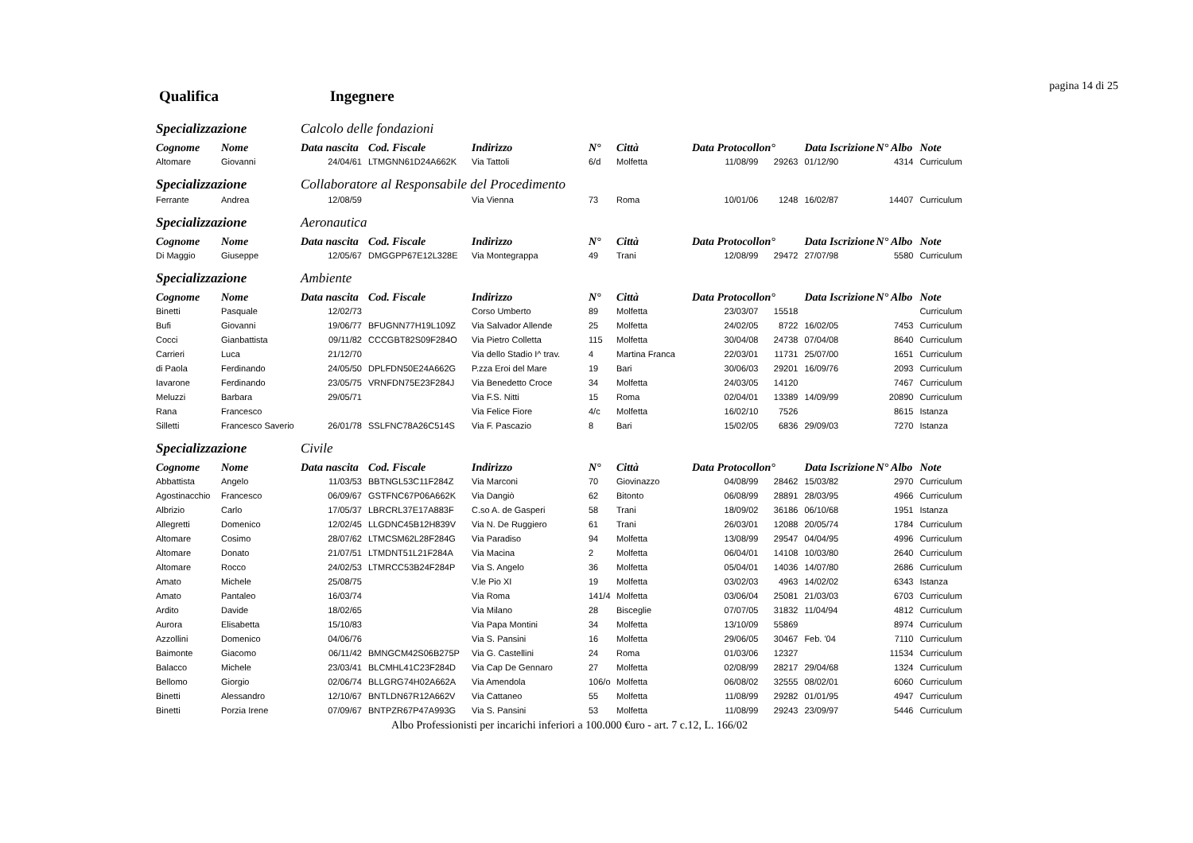pagina 14 di 25
Qualifica Ingegnere
| Specializzazione | | Calcolo delle fondazioni | | | | | | | | | |
| Cognome | Nome | Data nascita | Cod. Fiscale | Indirizzo | N° | Città | Data Protocollo | n° | Data Iscrizione | N° Albo | Note |
| Altomare | Giovanni | 24/04/61 | LTMGNN61D24A662K | Via Tattoli | 6/d | Molfetta | 11/08/99 | 29263 | 01/12/90 | 4314 | Curriculum |
| Specializzazione | | Collaboratore al Responsabile del Procedimento | | | | | | | | | |
| Ferrante | Andrea | 12/08/59 | | Via Vienna | 73 | Roma | 10/01/06 | 1248 | 16/02/87 | 14407 | Curriculum |
| Specializzazione | | Aeronautica | | | | | | | | | |
| Cognome | Nome | Data nascita | Cod. Fiscale | Indirizzo | N° | Città | Data Protocollo | n° | Data Iscrizione | N° Albo | Note |
| Di Maggio | Giuseppe | 12/05/67 | DMGGPP67E12L328E | Via Montegrappa | 49 | Trani | 12/08/99 | 29472 | 27/07/98 | 5580 | Curriculum |
| Specializzazione | | Ambiente | | | | | | | | | |
| Cognome | Nome | Data nascita | Cod. Fiscale | Indirizzo | N° | Città | Data Protocollo | n° | Data Iscrizione | N° Albo | Note |
| Binetti | Pasquale | 12/02/73 | | Corso Umberto | 89 | Molfetta | 23/03/07 | 15518 | | | Curriculum |
| Bufi | Giovanni | 19/06/77 | BFUGNN77H19L109Z | Via Salvador Allende | 25 | Molfetta | 24/02/05 | 8722 | 16/02/05 | 7453 | Curriculum |
| Cocci | Gianbattista | 09/11/82 | CCCGBT82S09F284O | Via Pietro Colletta | 115 | Molfetta | 30/04/08 | 24738 | 07/04/08 | 8640 | Curriculum |
| Carrieri | Luca | 21/12/70 | | Via dello Stadio I^ trav. | 4 | Martina Franca | 22/03/01 | 11731 | 25/07/00 | 1651 | Curriculum |
| di Paola | Ferdinando | 24/05/50 | DPLFDN50E24A662G | P.zza Eroi del Mare | 19 | Bari | 30/06/03 | 29201 | 16/09/76 | 2093 | Curriculum |
| Iavarone | Ferdinando | 23/05/75 | VRNFDN75E23F284J | Via Benedetto Croce | 34 | Molfetta | 24/03/05 | 14120 | | 7467 | Curriculum |
| Meluzzi | Barbara | 29/05/71 | | Via F.S. Nitti | 15 | Roma | 02/04/01 | 13389 | 14/09/99 | 20890 | Curriculum |
| Rana | Francesco | | | Via Felice Fiore | 4/c | Molfetta | 16/02/10 | 7526 | | 8615 | Istanza |
| Silletti | Francesco Saverio | 26/01/78 | SSLFNC78A26C514S | Via F. Pascazio | 8 | Bari | 15/02/05 | 6836 | 29/09/03 | 7270 | Istanza |
| Specializzazione | | Civile | | | | | | | | | |
| Cognome | Nome | Data nascita | Cod. Fiscale | Indirizzo | N° | Città | Data Protocollo | n° | Data Iscrizione | N° Albo | Note |
| Abbattista | Angelo | 11/03/53 | BBTNGL53C11F284Z | Via Marconi | 70 | Giovinazzo | 04/08/99 | 28462 | 15/03/82 | 2970 | Curriculum |
| Agostinacchio | Francesco | 06/09/67 | GSTFNC67P06A662K | Via Dangiò | 62 | Bitonto | 06/08/99 | 28891 | 28/03/95 | 4966 | Curriculum |
| Albrizio | Carlo | 17/05/37 | LBRCRL37E17A883F | C.so A. de Gasperi | 58 | Trani | 18/09/02 | 36186 | 06/10/68 | 1951 | Istanza |
| Allegretti | Domenico | 12/02/45 | LLGDNC45B12H839V | Via N. De Ruggiero | 61 | Trani | 26/03/01 | 12088 | 20/05/74 | 1784 | Curriculum |
| Altomare | Cosimo | 28/07/62 | LTMCSM62L28F284G | Via Paradiso | 94 | Molfetta | 13/08/99 | 29547 | 04/04/95 | 4996 | Curriculum |
| Altomare | Donato | 21/07/51 | LTMDNT51L21F284A | Via Macina | 2 | Molfetta | 06/04/01 | 14108 | 10/03/80 | 2640 | Curriculum |
| Altomare | Rocco | 24/02/53 | LTMRCC53B24F284P | Via S. Angelo | 36 | Molfetta | 05/04/01 | 14036 | 14/07/80 | 2686 | Curriculum |
| Amato | Michele | 25/08/75 | | V.le Pio XI | 19 | Molfetta | 03/02/03 | 4963 | 14/02/02 | 6343 | Istanza |
| Amato | Pantaleo | 16/03/74 | | Via Roma | 141/4 | Molfetta | 03/06/04 | 25081 | 21/03/03 | 6703 | Curriculum |
| Ardito | Davide | 18/02/65 | | Via Milano | 28 | Bisceglie | 07/07/05 | 31832 | 11/04/94 | 4812 | Curriculum |
| Aurora | Elisabetta | 15/10/83 | | Via Papa Montini | 34 | Molfetta | 13/10/09 | 55869 | | 8974 | Curriculum |
| Azzollini | Domenico | 04/06/76 | | Via S. Pansini | 16 | Molfetta | 29/06/05 | 30467 | Feb. '04 | 7110 | Curriculum |
| Baimonte | Giacomo | 06/11/42 | BMNGCM42S06B275P | Via G. Castellini | 24 | Roma | 01/03/06 | 12327 | | 11534 | Curriculum |
| Balacco | Michele | 23/03/41 | BLCMHL41C23F284D | Via Cap De Gennaro | 27 | Molfetta | 02/08/99 | 28217 | 29/04/68 | 1324 | Curriculum |
| Bellomo | Giorgio | 02/06/74 | BLLGRG74H02A662A | Via Amendola | 106/o | Molfetta | 06/08/02 | 32555 | 08/02/01 | 6060 | Curriculum |
| Binetti | Alessandro | 12/10/67 | BNTLDN67R12A662V | Via Cattaneo | 55 | Molfetta | 11/08/99 | 29282 | 01/01/95 | 4947 | Curriculum |
| Binetti | Porzia Irene | 07/09/67 | BNTPZR67P47A993G | Via S. Pansini | 53 | Molfetta | 11/08/99 | 29243 | 23/09/97 | 5446 | Curriculum |
Albo Professionisti per incarichi inferiori a 100.000 €uro - art. 7 c.12, L. 166/02